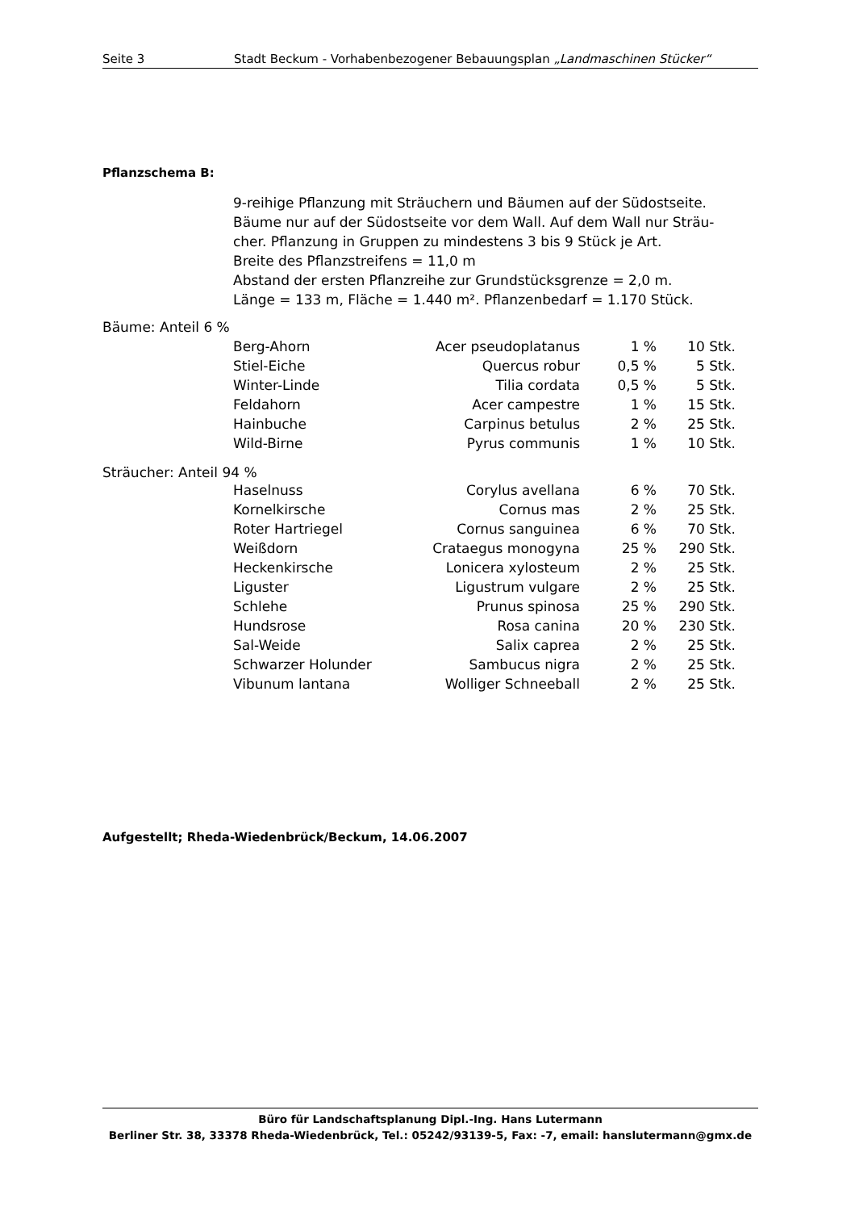Seite 3 Stadt Beckum - Vorhabenbezogener Bebauungsplan „Landmaschinen Stücker“
Pflanzschema B:
9-reihige Pflanzung mit Sträuchern und Bäumen auf der Südostseite.
Bäume nur auf der Südostseite vor dem Wall. Auf dem Wall nur Sträu-
cher. Pflanzung in Gruppen zu mindestens 3 bis 9 Stück je Art.
Breite des Pflanzstreifens = 11,0 m
Abstand der ersten Pflanzreihe zur Grundstücksgrenze = 2,0 m.
Länge = 133 m, Fläche = 1.440 m². Pflanzenbedarf = 1.170 Stück.
| Bäume: Anteil 6 % | | | | |
| | Berg-Ahorn | Acer pseudoplatanus | 1 % | 10 Stk. |
| | Stiel-Eiche | Quercus robur | 0,5 % | 5 Stk. |
| | Winter-Linde | Tilia cordata | 0,5 % | 5 Stk. |
| | Feldahorn | Acer campestre | 1 % | 15 Stk. |
| | Hainbuche | Carpinus betulus | 2 % | 25 Stk. |
| | Wild-Birne | Pyrus communis | 1 % | 10 Stk. |
| Sträucher: Anteil 94 % | | | | |
| | Haselnuss | Corylus avellana | 6 % | 70 Stk. |
| | Kornelkirsche | Cornus mas | 2 % | 25 Stk. |
| | Roter Hartriegel | Cornus sanguinea | 6 % | 70 Stk. |
| | Weißdorn | Crataegus monogyna | 25 % | 290 Stk. |
| | Heckenkirsche | Lonicera xylosteum | 2 % | 25 Stk. |
| | Liguster | Ligustrum vulgare | 2 % | 25 Stk. |
| | Schlehe | Prunus spinosa | 25 % | 290 Stk. |
| | Hundsrose | Rosa canina | 20 % | 230 Stk. |
| | Sal-Weide | Salix caprea | 2 % | 25 Stk. |
| | Schwarzer Holunder | Sambucus nigra | 2 % | 25 Stk. |
| | Vibunum lantana | Wolliger Schneeball | 2 % | 25 Stk. |
Aufgestellt; Rheda-Wiedenbrück/Beckum, 14.06.2007
Büro für Landschaftsplanung Dipl.-Ing. Hans Lutermann
Berliner Str. 38, 33378 Rheda-Wiedenbrück, Tel.: 05242/93139-5, Fax: -7, email: hanslutermann@gmx.de